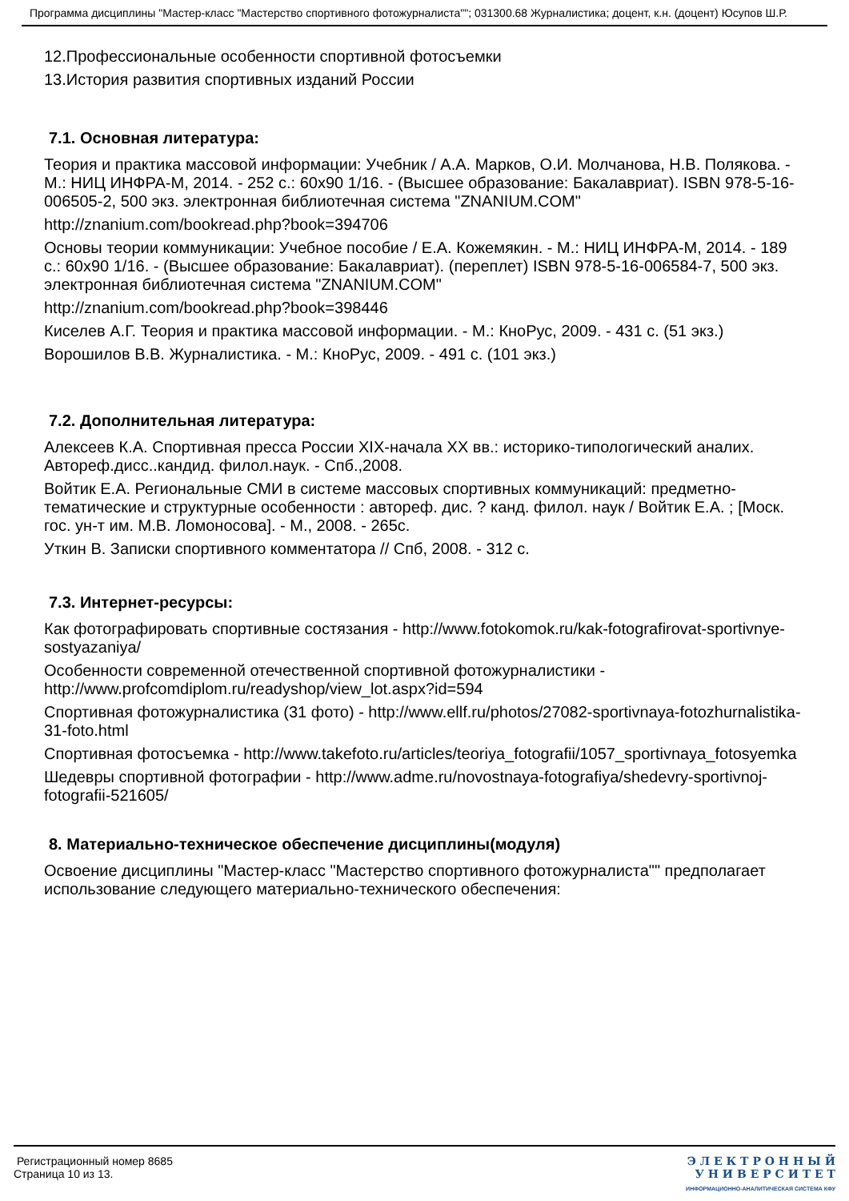Программа дисциплины "Мастер-класс "Мастерство спортивного фотожурналиста""; 031300.68 Журналистика; доцент, к.н. (доцент) Юсупов Ш.Р.
12.Профессиональные особенности спортивной фотосъемки
13.История развития спортивных изданий России
7.1. Основная литература:
Теория и практика массовой информации: Учебник / А.А. Марков, О.И. Молчанова, Н.В. Полякова. - М.: НИЦ ИНФРА-М, 2014. - 252 с.: 60x90 1/16. - (Высшее образование: Бакалавриат). ISBN 978-5-16-006505-2, 500 экз. электронная библиотечная система "ZNANIUM.COM"
http://znanium.com/bookread.php?book=394706
Основы теории коммуникации: Учебное пособие / Е.А. Кожемякин. - М.: НИЦ ИНФРА-М, 2014. - 189 с.: 60x90 1/16. - (Высшее образование: Бакалавриат). (переплет) ISBN 978-5-16-006584-7, 500 экз. электронная библиотечная система "ZNANIUM.COM"
http://znanium.com/bookread.php?book=398446
Киселев А.Г. Теория и практика массовой информации. - М.: КноРус, 2009. - 431 с. (51 экз.)
Ворошилов В.В. Журналистика. - М.: КноРус, 2009. - 491 с. (101 экз.)
7.2. Дополнительная литература:
Алексеев К.А. Спортивная пресса России XIX-начала XX вв.: историко-типологический аналих. Автореф.дисс..кандид. филол.наук. - Спб.,2008.
Войтик Е.А. Региональные СМИ в системе массовых спортивных коммуникаций: предметно-тематические и структурные особенности : автореф. дис. ? канд. филол. наук / Войтик Е.А. ; [Моск. гос. ун-т им. М.В. Ломоносова]. - М., 2008. - 265с.
Уткин В. Записки спортивного комментатора // Спб, 2008. - 312 с.
7.3. Интернет-ресурсы:
Как фотографировать спортивные состязания - http://www.fotokomok.ru/kak-fotografirovat-sportivnye-sostyazaniya/
Особенности современной отечественной спортивной фотожурналистики - http://www.profcomdiplom.ru/readyshop/view_lot.aspx?id=594
Спортивная фотожурналистика (31 фото) - http://www.ellf.ru/photos/27082-sportivnaya-fotozhurnalistika-31-foto.html
Спортивная фотосъемка - http://www.takefoto.ru/articles/teoriya_fotografii/1057_sportivnaya_fotosyemka
Шедевры спортивной фотографии - http://www.adme.ru/novostnaya-fotografiya/shedevry-sportivnoj-fotografii-521605/
8. Материально-техническое обеспечение дисциплины(модуля)
Освоение дисциплины "Мастер-класс "Мастерство спортивного фотожурналиста"" предполагает использование следующего материально-технического обеспечения:
Регистрационный номер 8685
Страница 10 из 13.
Э Л Е К Т Р О Н Н Ы Й
У Н И В Е Р С И Т Е Т
ИНФОРМАЦИОННО-АНАЛИТИЧЕСКАЯ СИСТЕМА КФУ